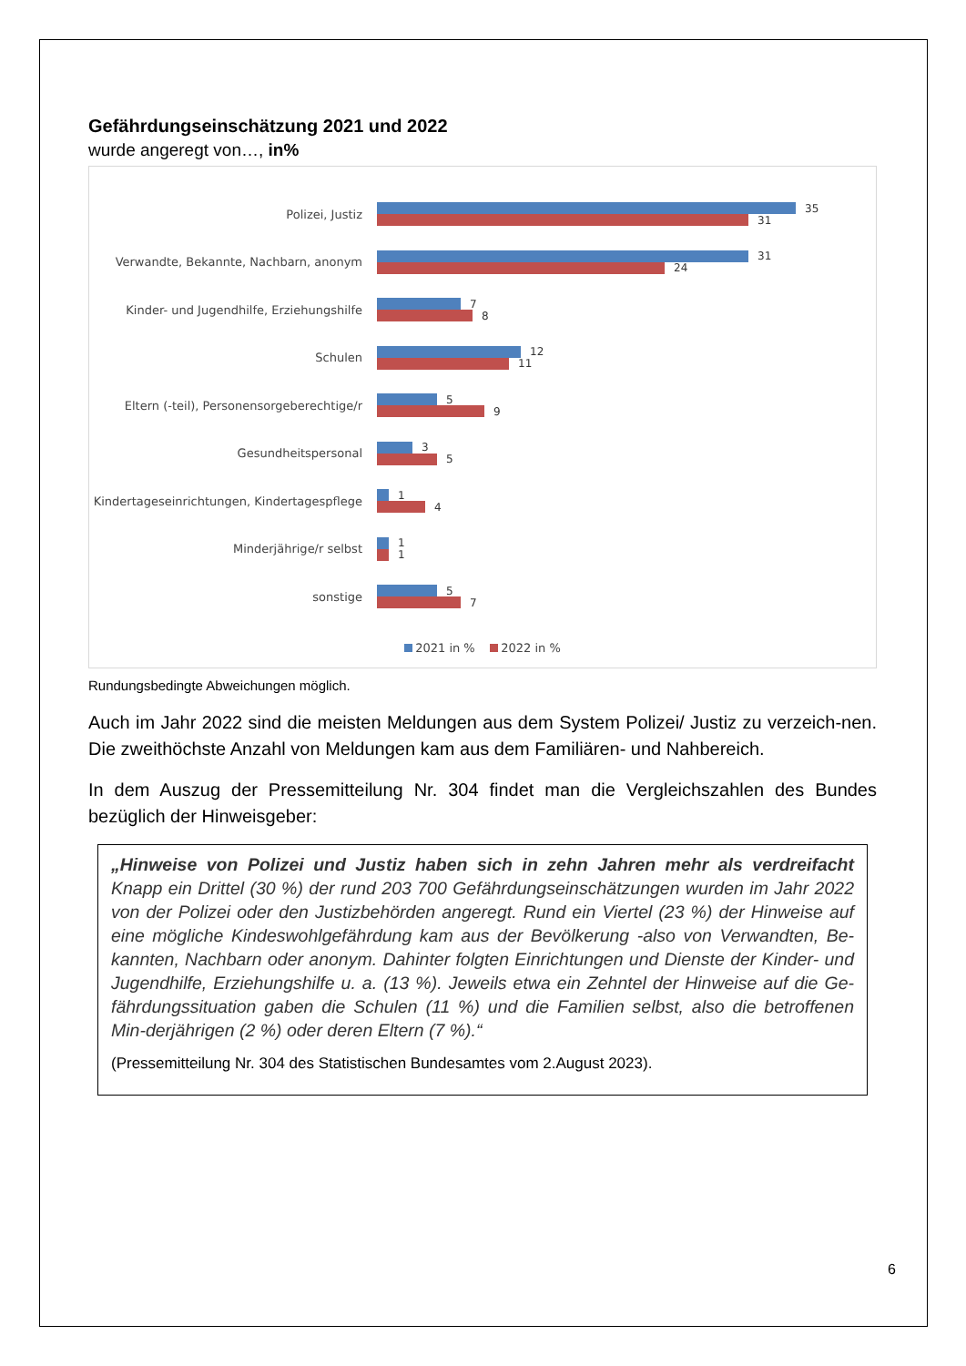Gefährdungseinschätzung 2021 und 2022
wurde angeregt von…, in%
Polizei, Justiz
35
31
Verwandte, Bekannte, Nachbarn, anonym
31
24
Kinder- und Jugendhilfe, Erziehungshilfe
7
8
Schulen
12
11
Eltern (-teil), Personensorgeberechtige/r
5
9
Gesundheitspersonal
3
5
Kindertageseinrichtungen, Kindertagespflege
1
4
Minderjährige/r selbst
1
1
sonstige
5
7
2021 in % 2022 in %
Rundungsbedingte Abweichungen möglich.
Auch im Jahr 2022 sind die meisten Meldungen aus dem System Polizei/ Justiz zu verzeich-nen. Die zweithöchste Anzahl von Meldungen kam aus dem Familiären- und Nahbereich.
In dem Auszug der Pressemitteilung Nr. 304 findet man die Vergleichszahlen des Bundes bezüglich der Hinweisgeber:
„Hinweise von Polizei und Justiz haben sich in zehn Jahren mehr als verdreifacht Knapp ein Drittel (30 %) der rund 203 700 Gefährdungseinschätzungen wurden im Jahr 2022 von der Polizei oder den Justizbehörden angeregt. Rund ein Viertel (23 %) der Hinweise auf eine mögliche Kindeswohlgefährdung kam aus der Bevölkerung -also von Verwandten, Be-kannten, Nachbarn oder anonym. Dahinter folgten Einrichtungen und Dienste der Kinder- und Jugendhilfe, Erziehungshilfe u. a. (13 %). Jeweils etwa ein Zehntel der Hinweise auf die Ge-fährdungssituation gaben die Schulen (11 %) und die Familien selbst, also die betroffenen Min-derjährigen (2 %) oder deren Eltern (7 %).“
(Pressemitteilung Nr. 304 des Statistischen Bundesamtes vom 2.August 2023).
6